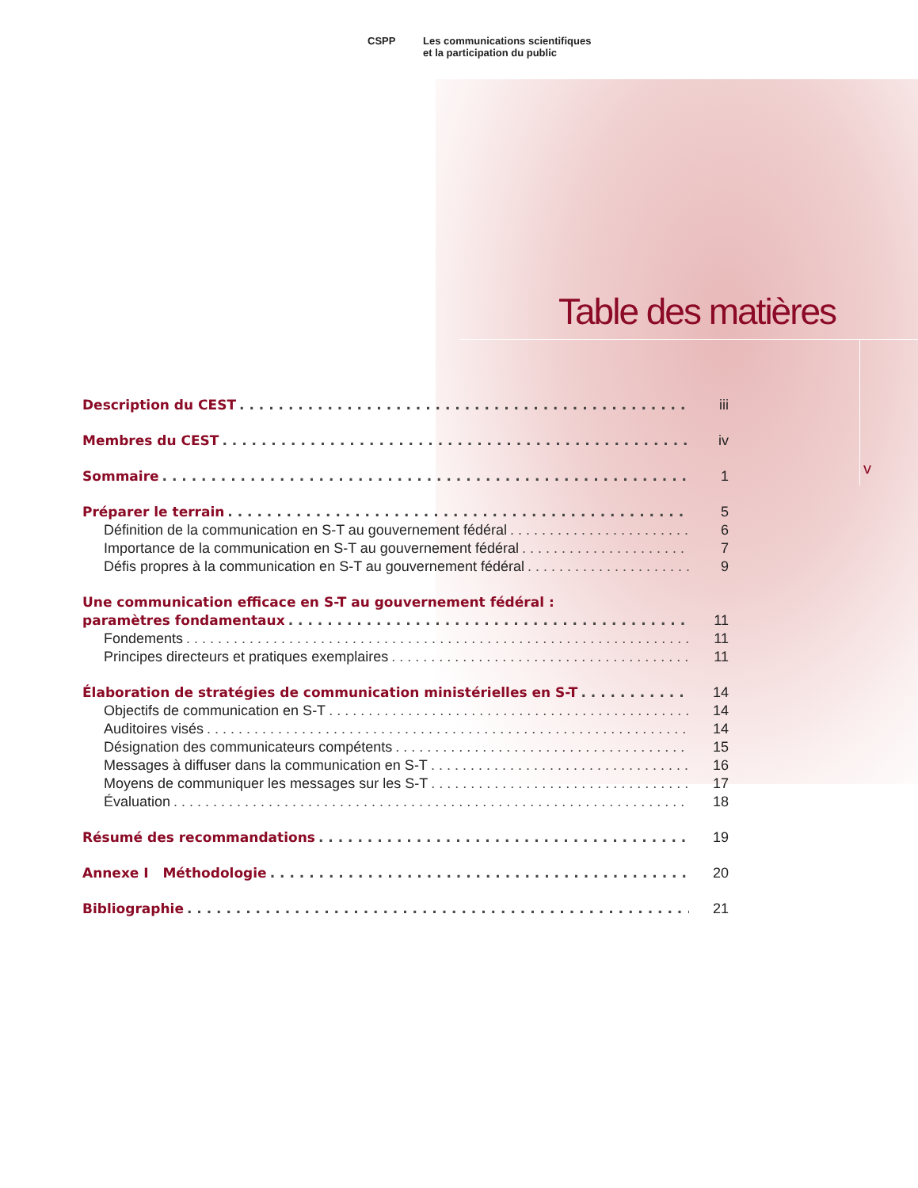CSPP Les communications scientifiques
et la participation du public
Table des matières
v
Description du CEST iii
Membres du CEST iv
Sommaire 1
Préparer le terrain 5
Définition de la communication en S-T au gouvernement fédéral 6
Importance de la communication en S-T au gouvernement fédéral 7
Défis propres à la communication en S-T au gouvernement fédéral 9
Une communication efficace en S-T au gouvernement fédéral :
paramètres fondamentaux 11
Fondements 11
Principes directeurs et pratiques exemplaires 11
Élaboration de stratégies de communication ministérielles en S-T 14
Objectifs de communication en S-T 14
Auditoires visés 14
Désignation des communicateurs compétents 15
Messages à diffuser dans la communication en S-T 16
Moyens de communiquer les messages sur les S-T 17
Évaluation 18
Résumé des recommandations 19
Annexe I Méthodologie 20
Bibliographie 21